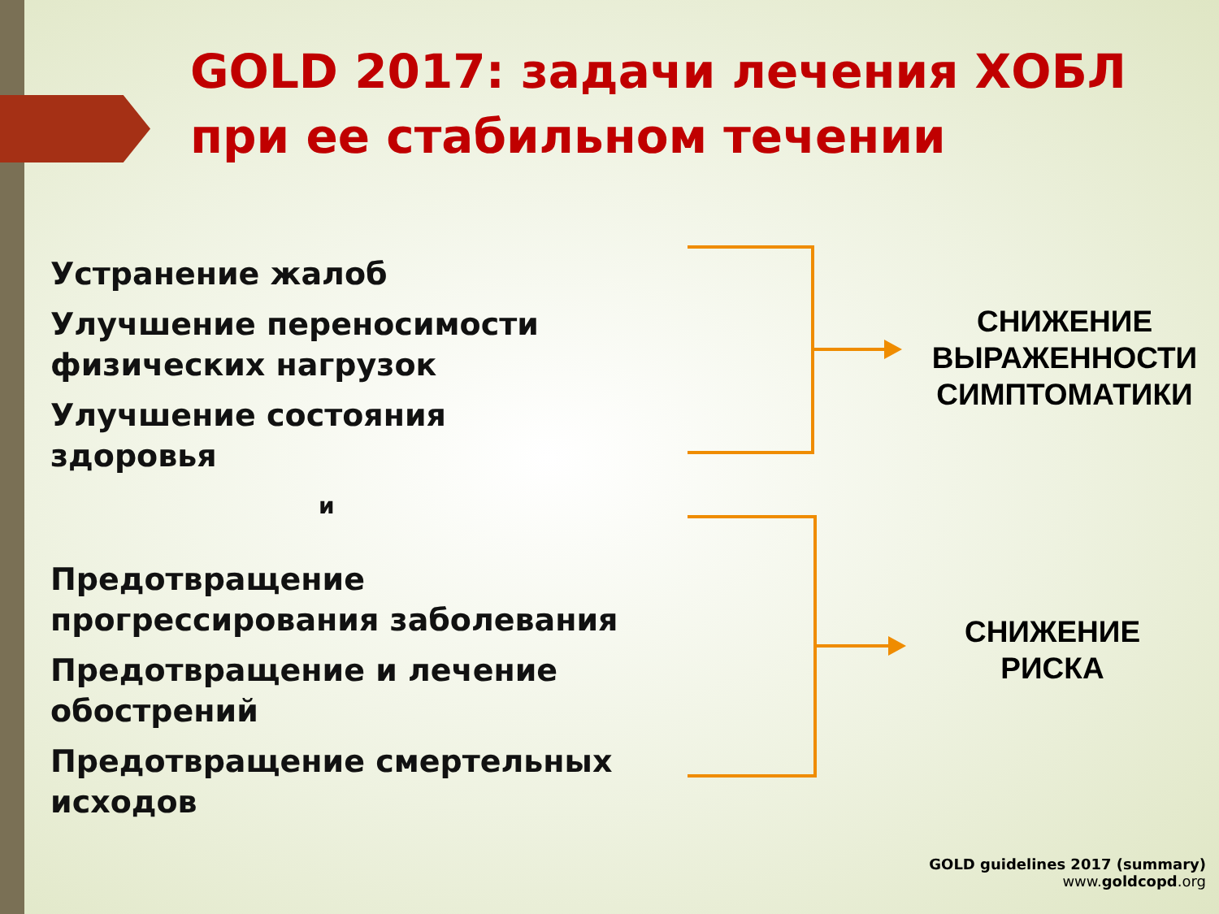GOLD 2017: задачи лечения ХОБЛ
при ее стабильном течении
Устранение жалоб
Улучшение переносимости физических нагрузок
Улучшение состояния здоровья
и
Предотвращение прогрессирования заболевания
Предотвращение и лечение обострений
Предотвращение смертельных исходов
СНИЖЕНИЕ
ВЫРАЖЕННОСТИ
СИМПТОМАТИКИ
СНИЖЕНИЕ
РИСКА
GOLD guidelines 2017 (summary)
www.goldcopd.org